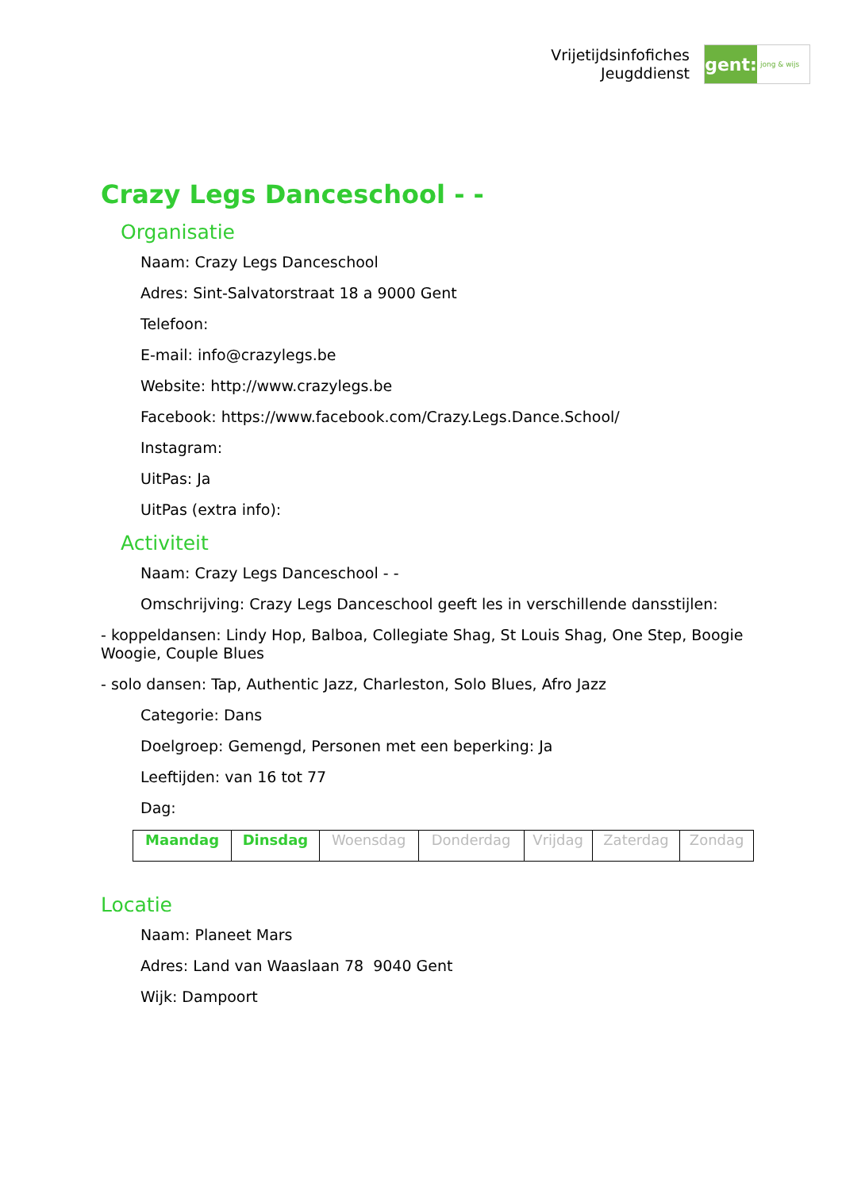Vrijetijdsinfofiches
Jeugddienst
gent:
jong & wijs
Crazy Legs Danceschool - -
Organisatie
Naam: Crazy Legs Danceschool
Adres: Sint-Salvatorstraat 18 a 9000 Gent
Telefoon:
E-mail: info@crazylegs.be
Website: http://www.crazylegs.be
Facebook: https://www.facebook.com/Crazy.Legs.Dance.School/
Instagram:
UitPas: Ja
UitPas (extra info):
Activiteit
Naam: Crazy Legs Danceschool - -
Omschrijving: Crazy Legs Danceschool geeft les in verschillende dansstijlen:
- koppeldansen: Lindy Hop, Balboa, Collegiate Shag, St Louis Shag, One Step, Boogie Woogie, Couple Blues
- solo dansen: Tap, Authentic Jazz, Charleston, Solo Blues, Afro Jazz
Categorie: Dans
Doelgroep: Gemengd, Personen met een beperking: Ja
Leeftijden: van 16 tot 77
Dag:
| Maandag | Dinsdag | Woensdag | Donderdag | Vrijdag | Zaterdag | Zondag |
Locatie
Naam: Planeet Mars
Adres: Land van Waaslaan 78 9040 Gent
Wijk: Dampoort